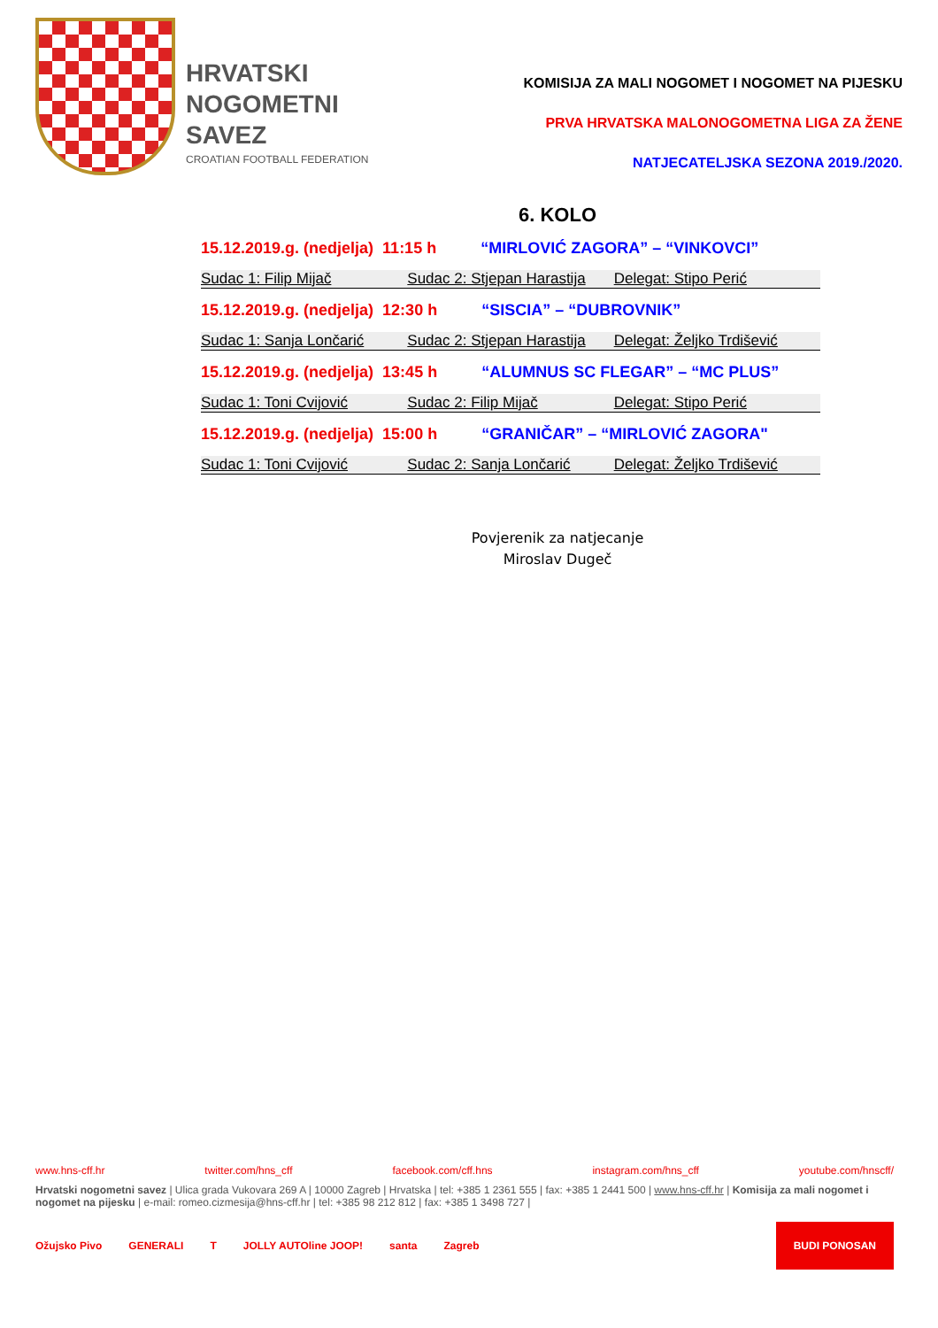HRVATSKI
NOGOMETNI
SAVEZ
CROATIAN FOOTBALL FEDERATION
KOMISIJA ZA MALI NOGOMET I NOGOMET NA PIJESKU
PRVA HRVATSKA MALONOGOMETNA LIGA ZA ŽENE
NATJECATELJSKA SEZONA 2019./2020.
6. KOLO
15.12.2019.g. (nedjelja) 11:15 h “MIRLOVIĆ ZAGORA” – “VINKOVCI”
Sudac 1: Filip Mijač Sudac 2: Stjepan Harastija
Delegat: Stipo Perić
15.12.2019.g. (nedjelja) 12:30 h “SISCIA” – “DUBROVNIK”
Sudac 1: Sanja Lončarić Sudac 2: Stjepan Harastija
Delegat: Željko Trdišević
15.12.2019.g. (nedjelja) 13:45 h “ALUMNUS SC FLEGAR” – “MC PLUS”
Sudac 1: Toni Cvijović Sudac 2: Filip Mijač Delegat: Stipo Perić
15.12.2019.g. (nedjelja) 15:00 h “GRANIČAR” – “MIRLOVIĆ ZAGORA"
Sudac 1: Toni Cvijović Sudac 2: Sanja Lončarić Delegat: Željko Trdišević
Povjerenik za natjecanje
Miroslav Dugeč
www.hns-cff.hr twitter.com/hns_cff facebook.com/cff.hns instagram.com/hns_cff youtube.com/hnscff/
Hrvatski nogometni savez | Ulica grada Vukovara 269 A | 10000 Zagreb | Hrvatska | tel: +385 1 2361 555 | fax: +385 1 2441 500 | www.hns-cff.hr | Komisija za mali nogomet i nogomet na pijesku | e-mail: romeo.cizmesija@hns-cff.hr | tel: +385 98 212 812 | fax: +385 1 3498 727 |
Ožujsko Pivo GENERALI T JOLLY AUTOline JOOP! santa Zagreb BUDI PONOSAN